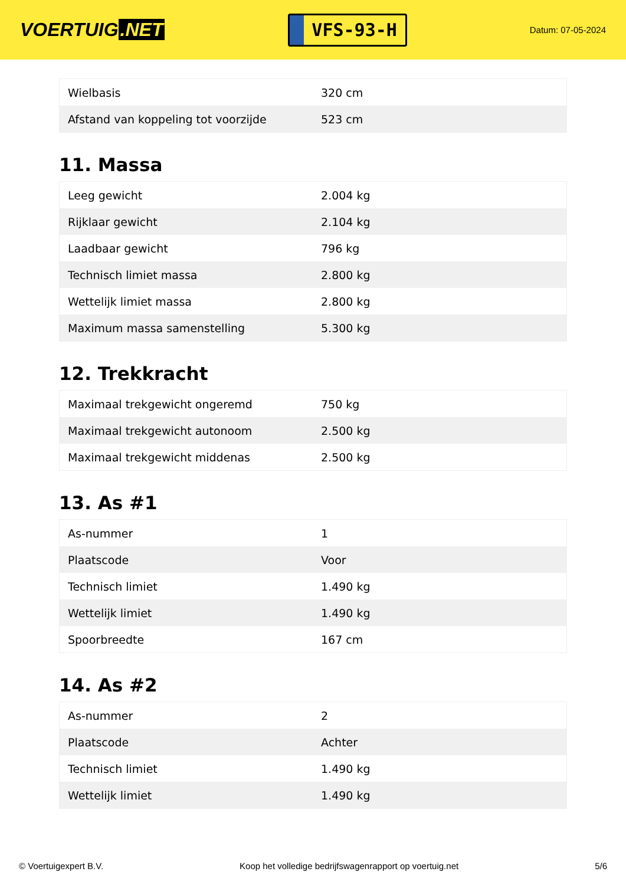VOERTUIG.NET
VFS-93-H
Datum: 07-05-2024
| Wielbasis | 320 cm |
| Afstand van koppeling tot voorzijde | 523 cm |
11. Massa
| Leeg gewicht | 2.004 kg |
| Rijklaar gewicht | 2.104 kg |
| Laadbaar gewicht | 796 kg |
| Technisch limiet massa | 2.800 kg |
| Wettelijk limiet massa | 2.800 kg |
| Maximum massa samenstelling | 5.300 kg |
12. Trekkracht
| Maximaal trekgewicht ongeremd | 750 kg |
| Maximaal trekgewicht autonoom | 2.500 kg |
| Maximaal trekgewicht middenas | 2.500 kg |
13. As #1
| As-nummer | 1 |
| Plaatscode | Voor |
| Technisch limiet | 1.490 kg |
| Wettelijk limiet | 1.490 kg |
| Spoorbreedte | 167 cm |
14. As #2
| As-nummer | 2 |
| Plaatscode | Achter |
| Technisch limiet | 1.490 kg |
| Wettelijk limiet | 1.490 kg |
© Voertuigexpert B.V. Koop het volledige bedrijfswagenrapport op voertuig.net 5/6